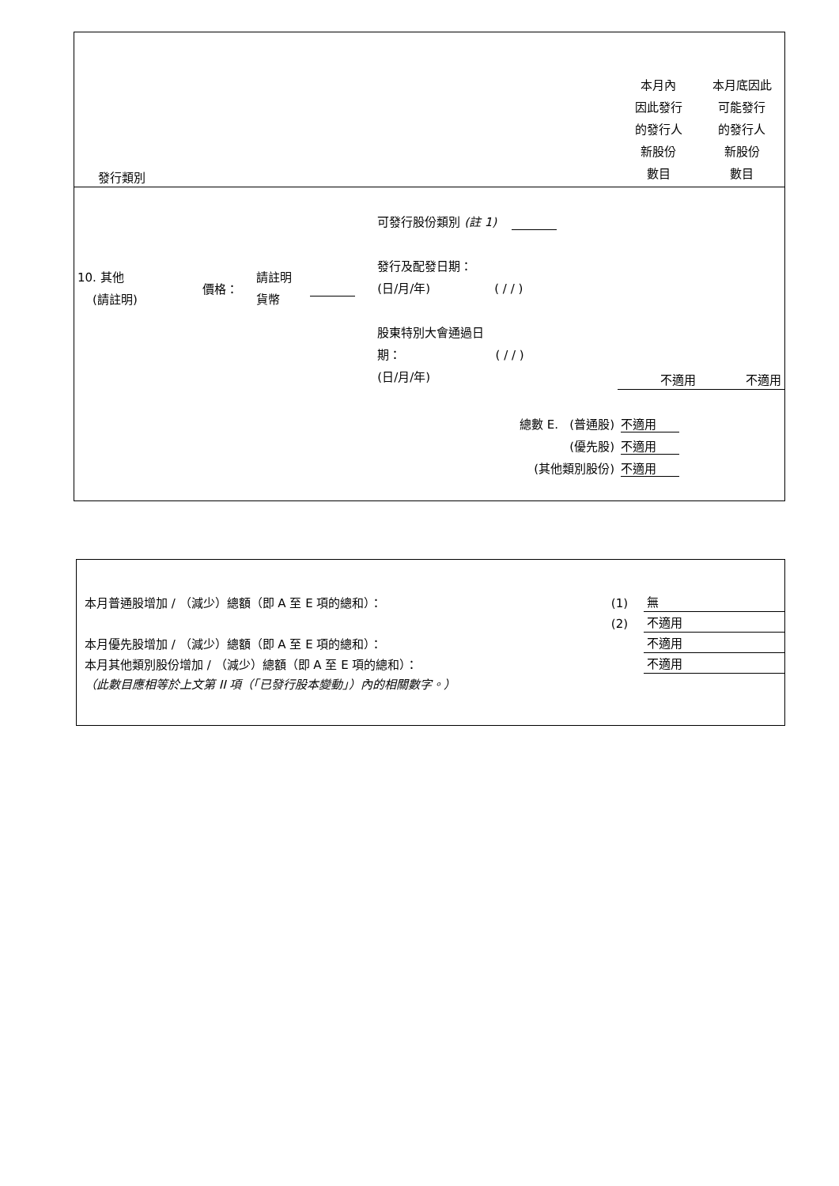| 發行類別 | | | | | 本月內 因此發行 的發行人 新股份 數目 | 本月底因此 可能發行 的發行人 新股份 數目 |
| 10. 其他 (請註明) | 價格： | 請註明 貨幣 | | 可發行股份類別 (註 1) 發行及配發日期： (日/月/年) ( / / ) 股東特別大會通過日 期： ( / / ) (日/月/年) | 不適用 | 不適用 |
| 總數 E. (普通股) (優先股) (其他類別股份) | | | | | 不適用 不適用 不適用 | |
| 本月普通股增加 / （減少）總額（即 A 至 E 項的總和）： | (1) | 無 |
| | (2) | 不適用 |
| 本月優先股增加 / （減少）總額（即 A 至 E 項的總和）： | | 不適用 |
| 本月其他類別股份增加 / （減少）總額（即 A 至 E 項的總和）： | | 不適用 |
| （此數目應相等於上文第 II 項（「已發行股本變動」）內的相關數字。） | | |